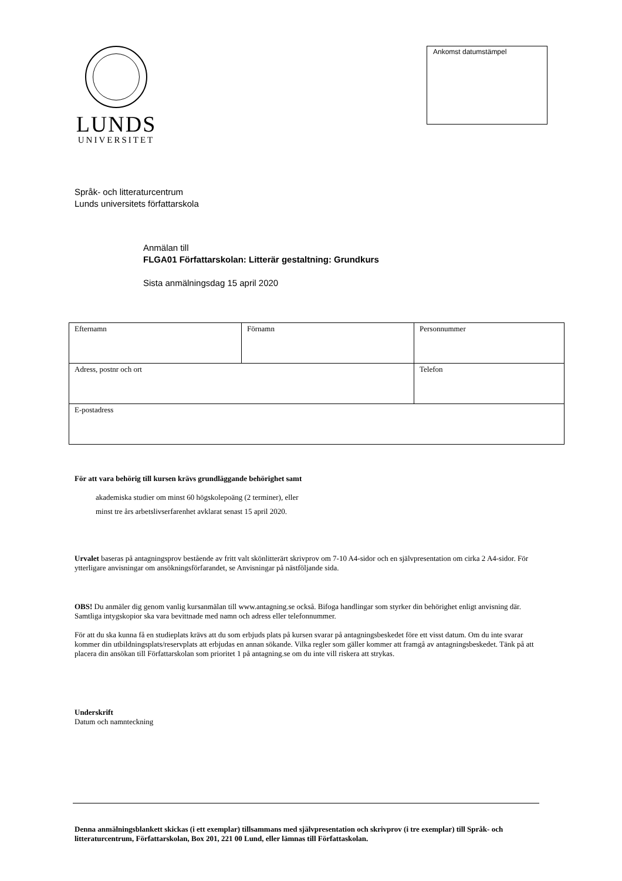LUNDS
UNIVERSITET
Ankomst datumstämpel
Språk- och litteraturcentrum
Lunds universitets författarskola
Anmälan till
FLGA01 Författarskolan: Litterär gestaltning: Grundkurs
Sista anmälningsdag 15 april 2020
| Efternamn | Förnamn | Personnummer |
| Adress, postnr och ort | | Telefon |
| E-postadress | | |
För att vara behörig till kursen krävs grundläggande behörighet samt
akademiska studier om minst 60 högskolepoäng (2 terminer), eller
minst tre års arbetslivserfarenhet avklarat senast 15 april 2020.
Urvalet baseras på antagningsprov bestående av fritt valt skönlitterärt skrivprov om 7-10 A4-sidor och en självpresentation om cirka 2 A4-sidor. För ytterligare anvisningar om ansökningsförfarandet, se Anvisningar på nästföljande sida.
OBS! Du anmäler dig genom vanlig kursanmälan till www.antagning.se också. Bifoga handlingar som styrker din behörighet enligt anvisning där. Samtliga intygskopior ska vara bevittnade med namn och adress eller telefonnummer.
För att du ska kunna få en studieplats krävs att du som erbjuds plats på kursen svarar på antagningsbeskedet före ett visst datum. Om du inte svarar kommer din utbildningsplats/reservplats att erbjudas en annan sökande. Vilka regler som gäller kommer att framgå av antagningsbeskedet. Tänk på att placera din ansökan till Författarskolan som prioritet 1 på antagning.se om du inte vill riskera att strykas.
Underskrift
Datum och namnteckning
Denna anmälningsblankett skickas (i ett exemplar) tillsammans med självpresentation och skrivprov (i tre exemplar) till Språk- och litteraturcentrum, Författarskolan, Box 201, 221 00 Lund, eller lämnas till Författaskolan.